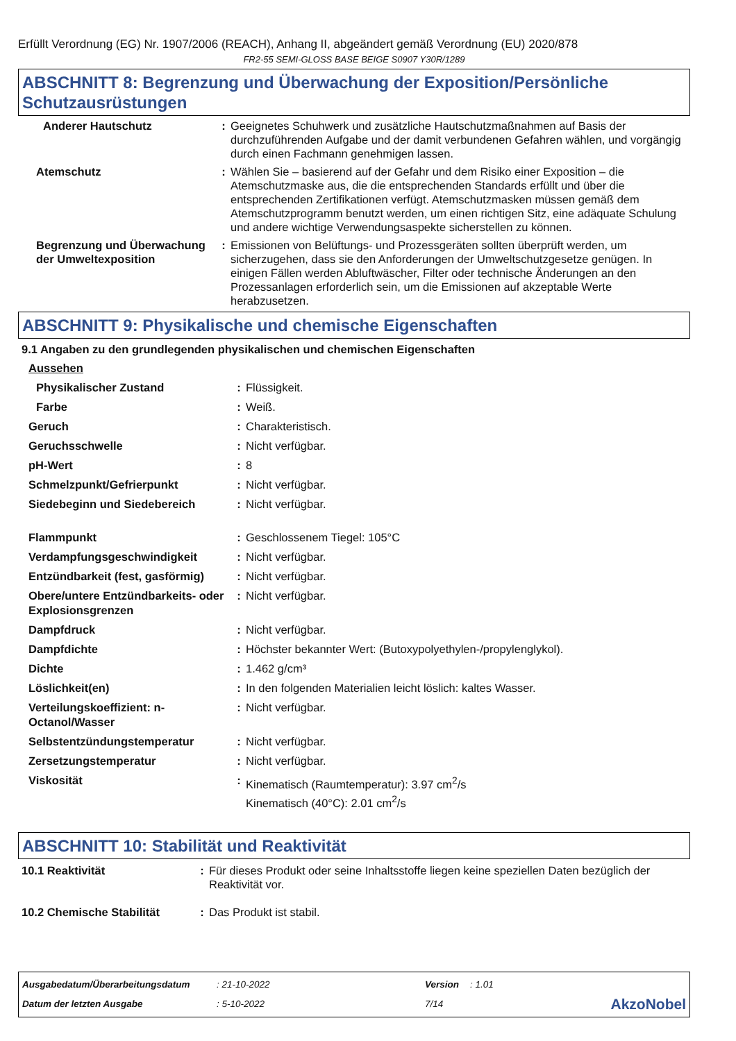Erfüllt Verordnung (EG) Nr. 1907/2006 (REACH), Anhang II, abgeändert gemäß Verordnung (EU) 2020/878
FR2-55 SEMI-GLOSS BASE BEIGE S0907 Y30R/1289
ABSCHNITT 8: Begrenzung und Überwachung der Exposition/Persönliche Schutzausrüstungen
| Anderer Hautschutz | : | Geeignetes Schuhwerk und zusätzliche Hautschutzmaßnahmen auf Basis der durchzuführenden Aufgabe und der damit verbundenen Gefahren wählen, und vorgängig durch einen Fachmann genehmigen lassen. |
| Atemschutz | : | Wählen Sie – basierend auf der Gefahr und dem Risiko einer Exposition – die Atemschutzmaske aus, die die entsprechenden Standards erfüllt und über die entsprechenden Zertifikationen verfügt. Atemschutzmasken müssen gemäß dem Atemschutzprogramm benutzt werden, um einen richtigen Sitz, eine adäquate Schulung und andere wichtige Verwendungsaspekte sicherstellen zu können. |
| Begrenzung und Überwachung der Umweltexposition | : | Emissionen von Belüftungs- und Prozessgeräten sollten überprüft werden, um sicherzugehen, dass sie den Anforderungen der Umweltschutzgesetze genügen. In einigen Fällen werden Abluftwäscher, Filter oder technische Änderungen an den Prozessanlagen erforderlich sein, um die Emissionen auf akzeptable Werte herabzusetzen. |
ABSCHNITT 9: Physikalische und chemische Eigenschaften
9.1 Angaben zu den grundlegenden physikalischen und chemischen Eigenschaften
| Aussehen | | |
| Physikalischer Zustand | : | Flüssigkeit. |
| Farbe | : | Weiß. |
| Geruch | : | Charakteristisch. |
| Geruchsschwelle | : | Nicht verfügbar. |
| pH-Wert | : | 8 |
| Schmelzpunkt/Gefrierpunkt | : | Nicht verfügbar. |
| Siedebeginn und Siedebereich | : | Nicht verfügbar. |
| Flammpunkt | : | Geschlossenem Tiegel: 105°C |
| Verdampfungsgeschwindigkeit | : | Nicht verfügbar. |
| Entzündbarkeit (fest, gasförmig) | : | Nicht verfügbar. |
| Obere/untere Entzündbarkeits- oder Explosionsgrenzen | : | Nicht verfügbar. |
| Dampfdruck | : | Nicht verfügbar. |
| Dampfdichte | : | Höchster bekannter Wert: (Butoxypolyethylen-/propylenglykol). |
| Dichte | : | 1.462 g/cm³ |
| Löslichkeit(en) | : | In den folgenden Materialien leicht löslich: kaltes Wasser. |
| Verteilungskoeffizient: n-Octanol/Wasser | : | Nicht verfügbar. |
| Selbstentzündungstemperatur | : | Nicht verfügbar. |
| Zersetzungstemperatur | : | Nicht verfügbar. |
| Viskosität | : | Kinematisch (Raumtemperatur): 3.97 cm<sup>2</sup>/s Kinematisch (40°C): 2.01 cm<sup>2</sup>/s |
ABSCHNITT 10: Stabilität und Reaktivität
| 10.1 Reaktivität | : | Für dieses Produkt oder seine Inhaltsstoffe liegen keine speziellen Daten bezüglich der Reaktivität vor. |
| 10.2 Chemische Stabilität | : | Das Produkt ist stabil. |
| Ausgabedatum/Überarbeitungsdatum | : 21-10-2022 | Version | : 1.01 | |
| Datum der letzten Ausgabe | : 5-10-2022 | 7/14 | | AkzoNobel |